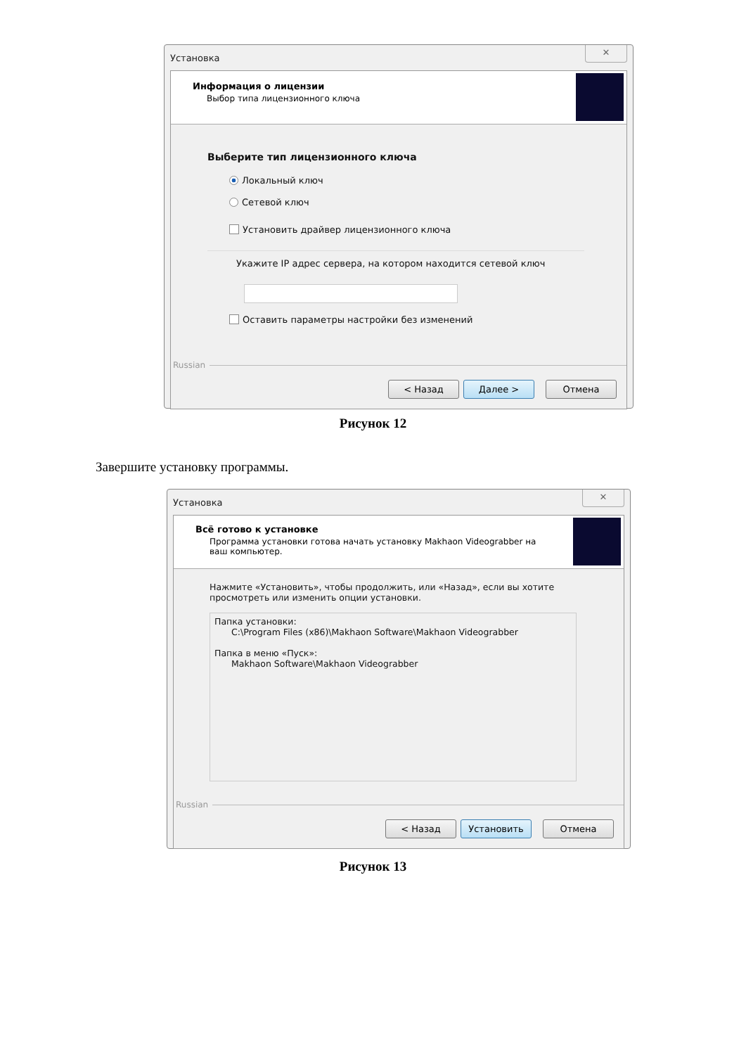Установка
✕
Информация о лицензии
Выбор типа лицензионного ключа
Выберите тип лицензионного ключа
Локальный ключ
Сетевой ключ
Установить драйвер лицензионного ключа
Укажите IP адрес сервера, на котором находится сетевой ключ
Оставить параметры настройки без изменений
Russian
< Назад Далее > Отмена
Рисунок 12
Завершите установку программы.
Установка
✕
Всё готово к установке
Программа установки готова начать установку Makhaon Videograbber на
ваш компьютер.
Нажмите «Установить», чтобы продолжить, или «Назад», если вы хотите
просмотреть или изменить опции установки.
Папка установки:
C:\Program Files (x86)\Makhaon Software\Makhaon Videograbber
Папка в меню «Пуск»:
Makhaon Software\Makhaon Videograbber
Russian
< Назад Установить Отмена
Рисунок 13